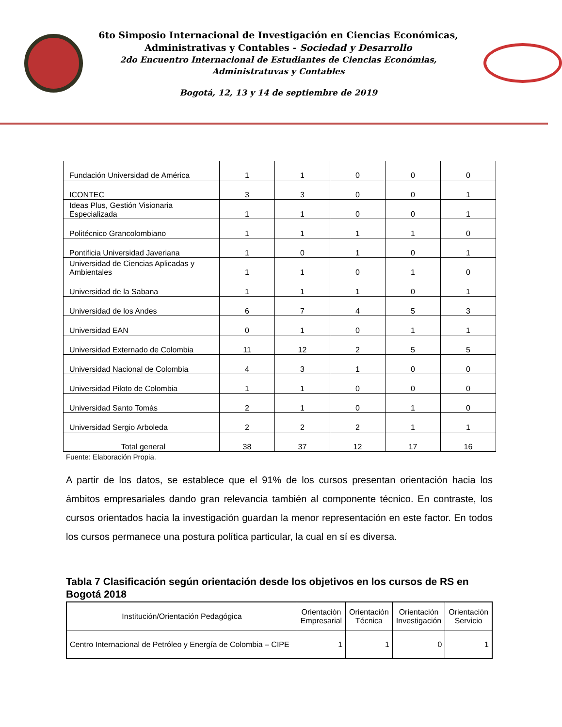6to Simposio Internacional de Investigación en Ciencias Económicas,
Administrativas y Contables - Sociedad y Desarrollo
2do Encuentro Internacional de Estudiantes de Ciencias Económias,
Administratuvas y Contables
Bogotá, 12, 13 y 14 de septiembre de 2019
| Fundación Universidad de América | 1 | 1 | 0 | 0 | 0 |
| ICONTEC | 3 | 3 | 0 | 0 | 1 |
| Ideas Plus, Gestión Visionaria Especializada | 1 | 1 | 0 | 0 | 1 |
| Politécnico Grancolombiano | 1 | 1 | 1 | 1 | 0 |
| Pontificia Universidad Javeriana | 1 | 0 | 1 | 0 | 1 |
| Universidad de Ciencias Aplicadas y Ambientales | 1 | 1 | 0 | 1 | 0 |
| Universidad de la Sabana | 1 | 1 | 1 | 0 | 1 |
| Universidad de los Andes | 6 | 7 | 4 | 5 | 3 |
| Universidad EAN | 0 | 1 | 0 | 1 | 1 |
| Universidad Externado de Colombia | 11 | 12 | 2 | 5 | 5 |
| Universidad Nacional de Colombia | 4 | 3 | 1 | 0 | 0 |
| Universidad Piloto de Colombia | 1 | 1 | 0 | 0 | 0 |
| Universidad Santo Tomás | 2 | 1 | 0 | 1 | 0 |
| Universidad Sergio Arboleda | 2 | 2 | 2 | 1 | 1 |
| Total general | 38 | 37 | 12 | 17 | 16 |
Fuente: Elaboración Propia.
A partir de los datos, se establece que el 91% de los cursos presentan orientación hacia los ámbitos empresariales dando gran relevancia también al componente técnico. En contraste, los cursos orientados hacia la investigación guardan la menor representación en este factor. En todos los cursos permanece una postura política particular, la cual en sí es diversa.
Tabla 7 Clasificación según orientación desde los objetivos en los cursos de RS en Bogotá 2018
| Institución/Orientación Pedagógica | Orientación Empresarial | Orientación Técnica | Orientación Investigación | Orientación Servicio |
| --- | --- | --- | --- | --- |
| Centro Internacional de Petróleo y Energía de Colombia – CIPE | 1 | 1 | 0 | 1 |